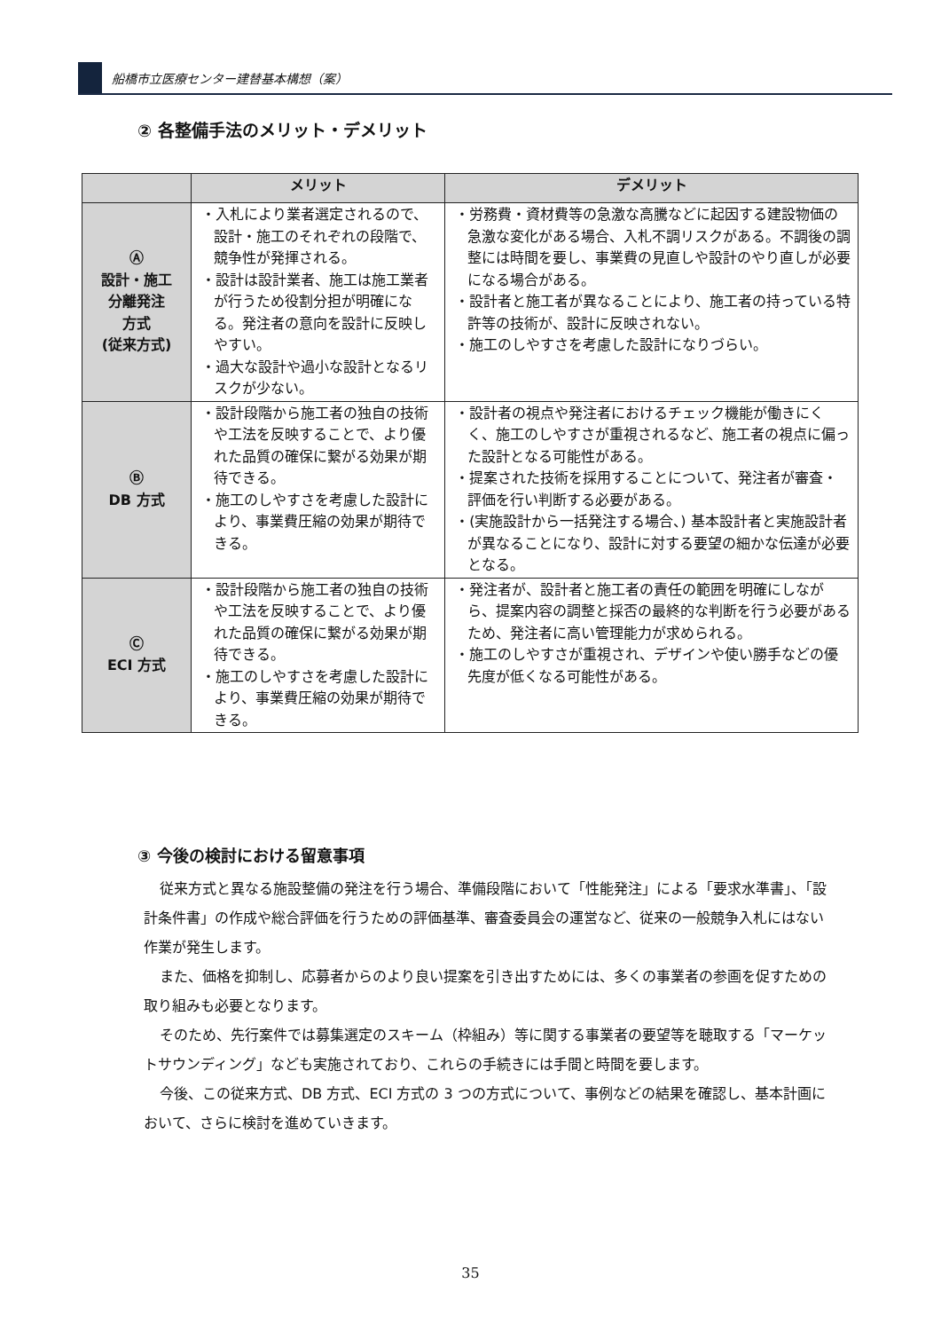船橋市立医療センター建替基本構想（案）
② 各整備手法のメリット・デメリット
| | メリット | デメリット |
| --- | --- | --- |
| Ⓐ 設計・施工 分離発注 方式 (従来方式) | ・入札により業者選定されるので、設計・施工のそれぞれの段階で、競争性が発揮される。 ・設計は設計業者、施工は施工業者が行うため役割分担が明確になる。発注者の意向を設計に反映しやすい。 ・過大な設計や過小な設計となるリスクが少ない。 | ・労務費・資材費等の急激な高騰などに起因する建設物価の急激な変化がある場合、入札不調リスクがある。不調後の調整には時間を要し、事業費の見直しや設計のやり直しが必要になる場合がある。 ・設計者と施工者が異なることにより、施工者の持っている特許等の技術が、設計に反映されない。 ・施工のしやすさを考慮した設計になりづらい。 |
| Ⓑ DB 方式 | ・設計段階から施工者の独自の技術や工法を反映することで、より優れた品質の確保に繋がる効果が期待できる。 ・施工のしやすさを考慮した設計により、事業費圧縮の効果が期待できる。 | ・設計者の視点や発注者におけるチェック機能が働きにくく、施工のしやすさが重視されるなど、施工者の視点に偏った設計となる可能性がある。 ・提案された技術を採用することについて、発注者が審査・評価を行い判断する必要がある。 ・(実施設計から一括発注する場合、) 基本設計者と実施設計者が異なることになり、設計に対する要望の細かな伝達が必要となる。 |
| Ⓒ ECI 方式 | ・設計段階から施工者の独自の技術や工法を反映することで、より優れた品質の確保に繋がる効果が期待できる。 ・施工のしやすさを考慮した設計により、事業費圧縮の効果が期待できる。 | ・発注者が、設計者と施工者の責任の範囲を明確にしながら、提案内容の調整と採否の最終的な判断を行う必要があるため、発注者に高い管理能力が求められる。 ・施工のしやすさが重視され、デザインや使い勝手などの優先度が低くなる可能性がある。 |
③ 今後の検討における留意事項
従来方式と異なる施設整備の発注を行う場合、準備段階において「性能発注」による「要求水準書」、「設計条件書」の作成や総合評価を行うための評価基準、審査委員会の運営など、従来の一般競争入札にはない作業が発生します。
また、価格を抑制し、応募者からのより良い提案を引き出すためには、多くの事業者の参画を促すための取り組みも必要となります。
そのため、先行案件では募集選定のスキーム（枠組み）等に関する事業者の要望等を聴取する「マーケットサウンディング」なども実施されており、これらの手続きには手間と時間を要します。
今後、この従来方式、DB 方式、ECI 方式の 3 つの方式について、事例などの結果を確認し、基本計画において、さらに検討を進めていきます。
35